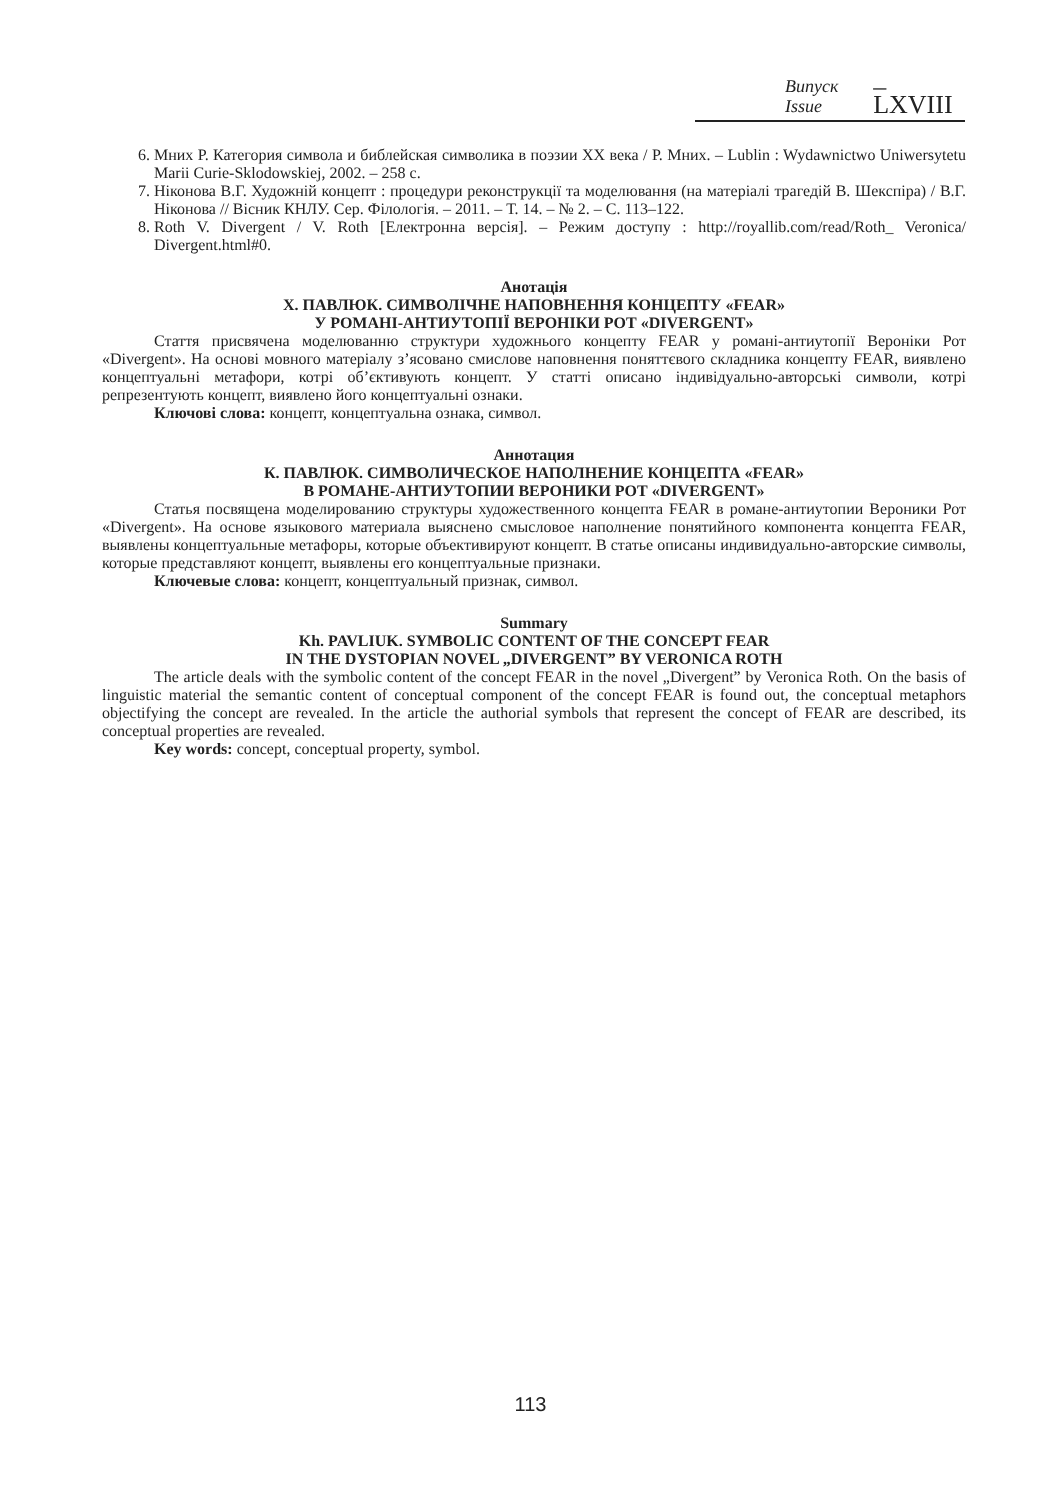Випуск
Issue
– LXVIII
6. Мних Р. Категория символа и библейская символика в поэзии XX века / Р. Мних. – Lublin : Wydawnictwo Uniwersytetu Marii Curie-Sklodowskiej, 2002. – 258 с.
7. Ніконова В.Г. Художній концепт : процедури реконструкції та моделювання (на матеріалі трагедій В. Шекспіра) / В.Г. Ніконова // Вісник КНЛУ. Сер. Філологія. – 2011. – Т. 14. – № 2. – С. 113–122.
8. Roth V. Divergent / V. Roth [Електронна версія]. – Режим доступу : http://royallib.com/read/Roth_ Veronica/ Divergent.html#0.
Анотація
Х. ПАВЛЮК. СИМВОЛІЧНЕ НАПОВНЕННЯ КОНЦЕПТУ «FEAR»
У РОМАНІ-АНТИУТОПІЇ ВЕРОНІКИ РОТ «DIVERGENT»
Стаття присвячена моделюванню структури художнього концепту FEAR у романі-антиутопії Вероніки Рот «Divergent». На основі мовного матеріалу з’ясовано смислове наповнення поняттєвого складника концепту FEAR, виявлено концептуальні метафори, котрі об’єктивують концепт. У статті описано індивідуально-авторські символи, котрі репрезентують концепт, виявлено його концептуальні ознаки.
Ключові слова: концепт, концептуальна ознака, символ.
Аннотация
К. ПАВЛЮК. СИМВОЛИЧЕСКОЕ НАПОЛНЕНИЕ КОНЦЕПТА «FEAR»
В РОМАНЕ-АНТИУТОПИИ ВЕРОНИКИ РОТ «DIVERGENT»
Статья посвящена моделированию структуры художественного концепта FEAR в романе-антиутопии Вероники Рот «Divergent». На основе языкового материала выяснено смысловое наполнение понятийного компонента концепта FEAR, выявлены концептуальные метафоры, которые объективируют концепт. В статье описаны индивидуально-авторские символы, которые представляют концепт, выявлены его концептуальные признаки.
Ключевые слова: концепт, концептуальный признак, символ.
Summary
Kh. PAVLIUK. SYMBOLIC CONTENT OF THE CONCEPT FEAR
IN THE DYSTOPIAN NOVEL „DIVERGENT” BY VERONICA ROTH
The article deals with the symbolic content of the concept FEAR in the novel „Divergent” by Veronica Roth. On the basis of linguistic material the semantic content of conceptual component of the concept FEAR is found out, the conceptual metaphors objectifying the concept are revealed. In the article the authorial symbols that represent the concept of FEAR are described, its conceptual properties are revealed.
Key words: concept, conceptual property, symbol.
113